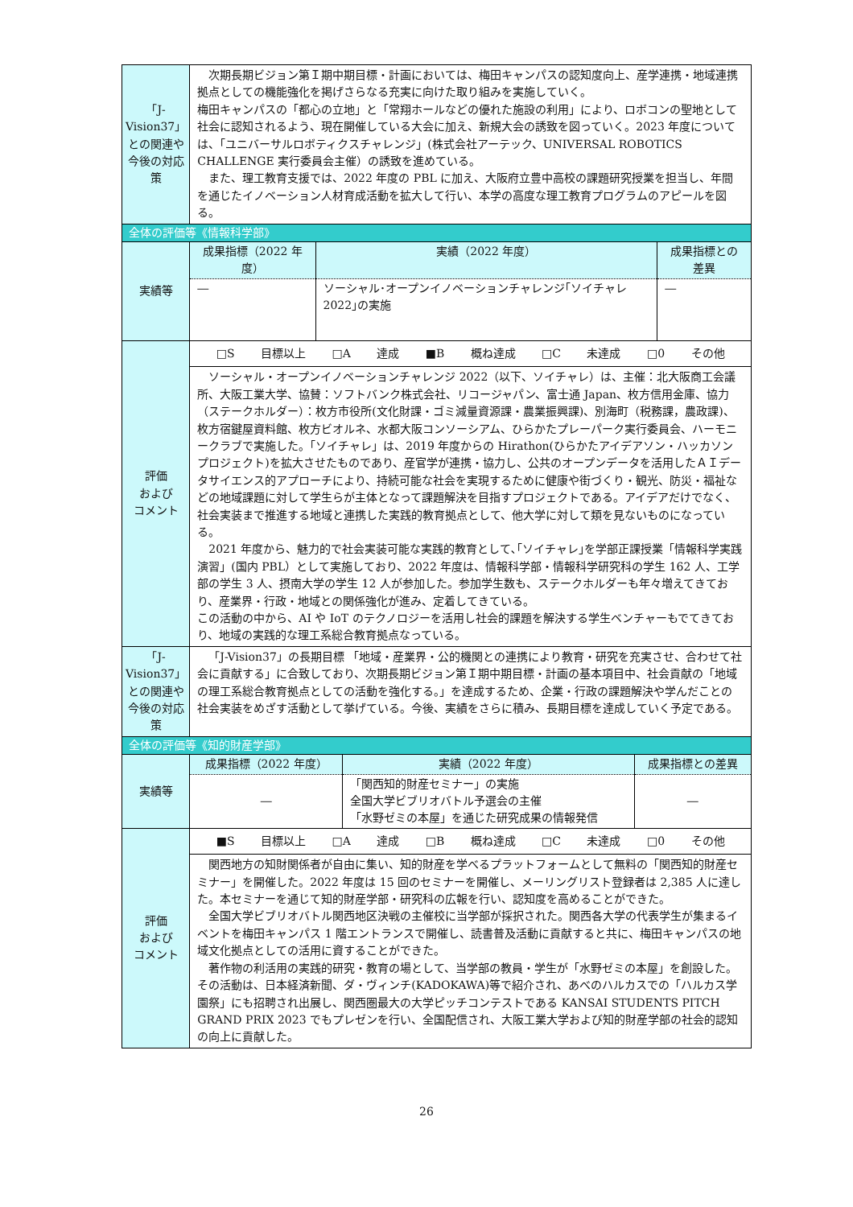| 「J-Vision37」との関連や今後の対応策 | 次期長期ビジョン第Ｉ期中期目標・計画においては、梅田キャンパスの認知度向上、産学連携・地域連携拠点としての機能強化を掲げさらなる充実に向けた取り組みを実施していく。 梅田キャンパスの「都心の立地」と「常翔ホールなどの優れた施設の利用」により、ロボコンの聖地として社会に認知されるよう、現在開催している大会に加え、新規大会の誘致を図っていく。2023 年度については、「ユニバーサルロボティクスチャレンジ」(株式会社アーテック、UNIVERSAL ROBOTICS CHALLENGE 実行委員会主催）の誘致を進めている。 また、理工教育支援では、2022 年度の PBL に加え、大阪府立豊中高校の課題研究授業を担当し、年間を通じたイノベーション人材育成活動を拡大して行い、本学の高度な理工教育プログラムのアピールを図る。 |
| 全体の評価等《情報科学部》 | |
| 実績等 | / 成果指標（2022 年度） / 実績（2022 年度） / 成果指標との差異 / / --- / --- / --- / / ― / ソーシャル･オープンイノベーションチャレンジ｢ソイチャレ 2022｣の実施 / ― / |
| 評価 および コメント | □S 目標以上 □A 達成 ■B 概ね達成 □C 未達成 □0 その他 |
| | ソーシャル・オープンイノベーションチャレンジ 2022（以下、ソイチャレ）は、主催：北大阪商工会議所、大阪工業大学、協賛：ソフトバンク株式会社、リコージャパン、富士通 Japan、枚方信用金庫、協力（ステークホルダー）：枚方市役所(文化財課・ゴミ減量資源課・農業振興課)、別海町（税務課，農政課)、枚方宿鍵屋資料館、枚方ビオルネ、水都大阪コンソーシアム、ひらかたプレーパーク実行委員会、ハーモニークラブで実施した。「ソイチャレ」は、2019 年度からの Hirathon(ひらかたアイデアソン・ハッカソンプロジェクト)を拡大させたものであり、産官学が連携・協力し、公共のオープンデータを活用したＡＩデータサイエンス的アプローチにより、持続可能な社会を実現するために健康や街づくり・観光、防災・福祉などの地域課題に対して学生らが主体となって課題解決を目指すプロジェクトである。アイデアだけでなく、社会実装まで推進する地域と連携した実践的教育拠点として、他大学に対して類を見ないものになっている。 2021 年度から、魅力的で社会実装可能な実践的教育として､｢ソイチャレ｣を学部正課授業「情報科学実践演習」(国内 PBL）として実施しており、2022 年度は、情報科学部・情報科学研究科の学生 162 人、工学部の学生 3 人、摂南大学の学生 12 人が参加した。参加学生数も、ステークホルダーも年々増えてきており、産業界・行政・地域との関係強化が進み、定着してきている。 この活動の中から、AI や IoT のテクノロジーを活用し社会的課題を解決する学生ベンチャーもでてきており、地域の実践的な理工系総合教育拠点なっている。 |
| 「J-Vision37」との関連や今後の対応策 | 「J-Vision37」の長期目標 「地域・産業界・公的機関との連携により教育・研究を充実させ、合わせて社会に貢献する」に合致しており、次期長期ビジョン第Ｉ期中期目標・計画の基本項目中、社会貢献の「地域の理工系総合教育拠点としての活動を強化する。」を達成するため、企業・行政の課題解決や学んだことの社会実装をめざす活動として挙げている。今後、実績をさらに積み、長期目標を達成していく予定である。 |
| 全体の評価等《知的財産学部》 | |
| 実績等 | / 成果指標（2022 年度） / 実績（2022 年度） / 成果指標との差異 / / --- / --- / --- / / ― / 「関西知的財産セミナー」の実施 全国大学ビブリオバトル予選会の主催 「水野ゼミの本屋」を通じた研究成果の情報発信 / ― / |
| 評価 および コメント | ■S 目標以上 □A 達成 □B 概ね達成 □C 未達成 □0 その他 |
| | 関西地方の知財関係者が自由に集い、知的財産を学べるプラットフォームとして無料の「関西知的財産セミナー」を開催した。2022 年度は 15 回のセミナーを開催し、メーリングリスト登録者は 2,385 人に達した。本セミナーを通じて知的財産学部・研究科の広報を行い、認知度を高めることができた。 全国大学ビブリオバトル関西地区決戦の主催校に当学部が採択された。関西各大学の代表学生が集まるイベントを梅田キャンパス 1 階エントランスで開催し、読書普及活動に貢献すると共に、梅田キャンパスの地域文化拠点としての活用に資することができた。 著作物の利活用の実践的研究・教育の場として、当学部の教員・学生が「水野ゼミの本屋」を創設した。その活動は、日本経済新聞、ダ・ヴィンチ(KADOKAWA)等で紹介され、あべのハルカスでの「ハルカス学園祭」にも招聘され出展し、関西圏最大の大学ピッチコンテストである KANSAI STUDENTS PITCH GRAND PRIX 2023 でもプレゼンを行い、全国配信され、大阪工業大学および知的財産学部の社会的認知の向上に貢献した。 |
26